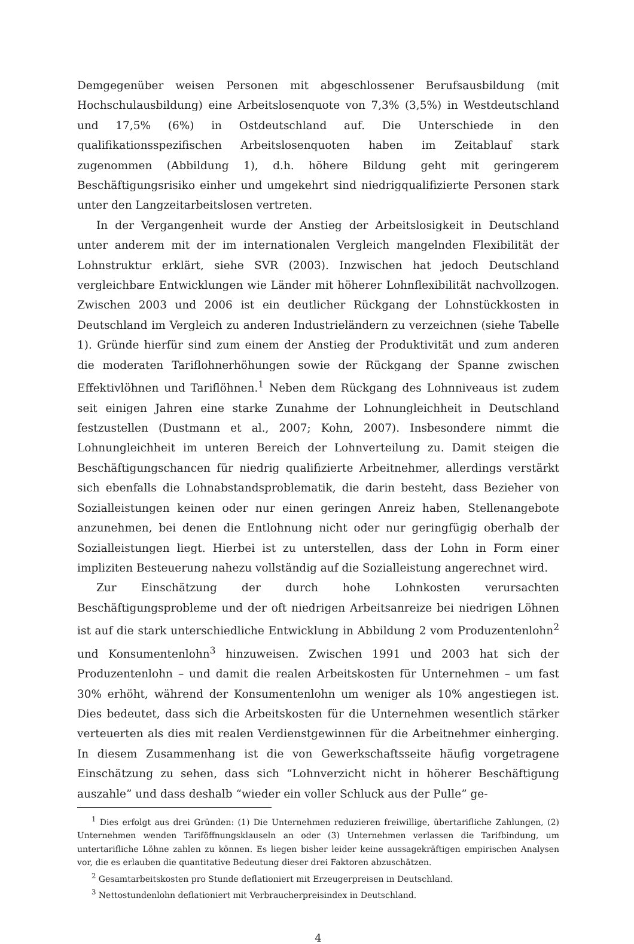Demgegenüber weisen Personen mit abgeschlossener Berufsausbildung (mit Hochschulausbildung) eine Arbeitslosenquote von 7,3% (3,5%) in Westdeutschland und 17,5% (6%) in Ostdeutschland auf. Die Unterschiede in den qualifikationsspezifischen Arbeitslosenquoten haben im Zeitablauf stark zugenommen (Abbildung 1), d.h. höhere Bildung geht mit geringerem Beschäftigungsrisiko einher und umgekehrt sind niedrigqualifizierte Personen stark unter den Langzeitarbeitslosen vertreten.
In der Vergangenheit wurde der Anstieg der Arbeitslosigkeit in Deutschland unter anderem mit der im internationalen Vergleich mangelnden Flexibilität der Lohnstruktur erklärt, siehe SVR (2003). Inzwischen hat jedoch Deutschland vergleichbare Entwicklungen wie Länder mit höherer Lohnflexibilität nachvollzogen. Zwischen 2003 und 2006 ist ein deutlicher Rückgang der Lohnstückkosten in Deutschland im Vergleich zu anderen Industrieländern zu verzeichnen (siehe Tabelle 1). Gründe hierfür sind zum einem der Anstieg der Produktivität und zum anderen die moderaten Tariflohnerhöhungen sowie der Rückgang der Spanne zwischen Effektivlöhnen und Tariflöhnen.<sup>1</sup> Neben dem Rückgang des Lohnniveaus ist zudem seit einigen Jahren eine starke Zunahme der Lohnungleichheit in Deutschland festzustellen (Dustmann et al., 2007; Kohn, 2007). Insbesondere nimmt die Lohnungleichheit im unteren Bereich der Lohnverteilung zu. Damit steigen die Beschäftigungschancen für niedrig qualifizierte Arbeitnehmer, allerdings verstärkt sich ebenfalls die Lohnabstandsproblematik, die darin besteht, dass Bezieher von Sozialleistungen keinen oder nur einen geringen Anreiz haben, Stellenangebote anzunehmen, bei denen die Entlohnung nicht oder nur geringfügig oberhalb der Sozialleistungen liegt. Hierbei ist zu unterstellen, dass der Lohn in Form einer impliziten Besteuerung nahezu vollständig auf die Sozialleistung angerechnet wird.
Zur Einschätzung der durch hohe Lohnkosten verursachten Beschäftigungsprobleme und der oft niedrigen Arbeitsanreize bei niedrigen Löhnen ist auf die stark unterschiedliche Entwicklung in Abbildung 2 vom Produzentenlohn<sup>2</sup> und Konsumentenlohn<sup>3</sup> hinzuweisen. Zwischen 1991 und 2003 hat sich der Produzentenlohn – und damit die realen Arbeitskosten für Unternehmen – um fast 30% erhöht, während der Konsumentenlohn um weniger als 10% angestiegen ist. Dies bedeutet, dass sich die Arbeitskosten für die Unternehmen wesentlich stärker verteuerten als dies mit realen Verdienstgewinnen für die Arbeitnehmer einherging. In diesem Zusammenhang ist die von Gewerkschaftsseite häufig vorgetragene Einschätzung zu sehen, dass sich “Lohnverzicht nicht in höherer Beschäftigung auszahle” und dass deshalb “wieder ein voller Schluck aus der Pulle” ge-
<sup>1</sup> Dies erfolgt aus drei Gründen: (1) Die Unternehmen reduzieren freiwillige, übertarifliche Zahlungen, (2) Unternehmen wenden Tariföffnungsklauseln an oder (3) Unternehmen verlassen die Tarifbindung, um untertarifliche Löhne zahlen zu können. Es liegen bisher leider keine aussagekräftigen empirischen Analysen vor, die es erlauben die quantitative Bedeutung dieser drei Faktoren abzuschätzen.
<sup>2</sup> Gesamtarbeitskosten pro Stunde deflationiert mit Erzeugerpreisen in Deutschland.
<sup>3</sup> Nettostundenlohn deflationiert mit Verbraucherpreisindex in Deutschland.
4